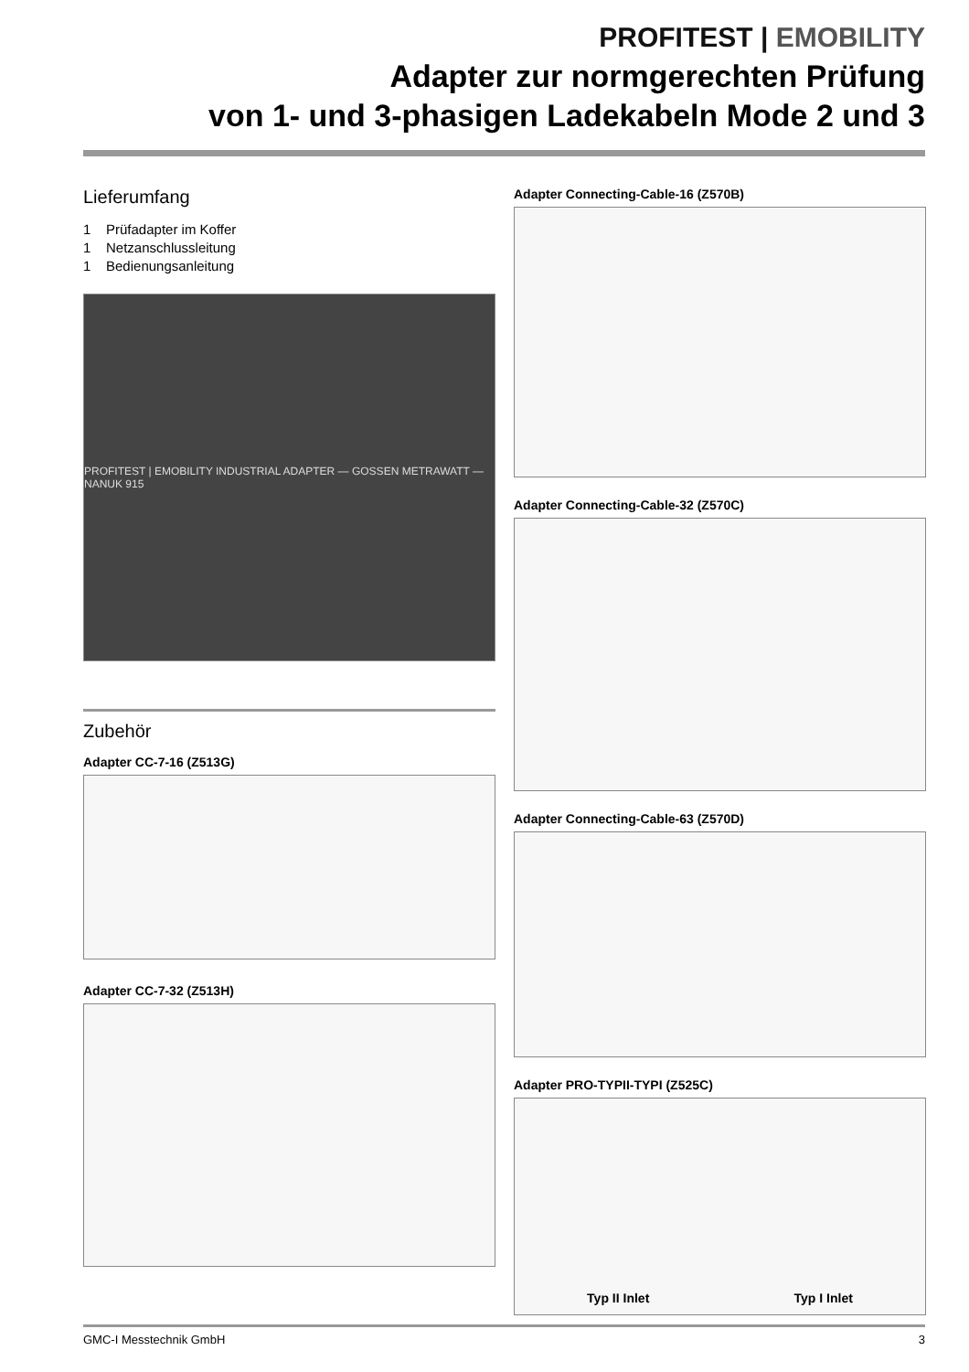PROFITEST | EMOBILITY
Adapter zur normgerechten Prüfung
von 1- und 3-phasigen Ladekabeln Mode 2 und 3
Lieferumfang
1 Prüfadapter im Koffer
1 Netzanschlussleitung
1 Bedienungsanleitung
PROFITEST | EMOBILITY INDUSTRIAL ADAPTER — GOSSEN METRAWATT — NANUK 915
Zubehör
Adapter CC-7-16 (Z513G)
Adapter CC-7-32 (Z513H)
Adapter Connecting-Cable-16 (Z570B)
Adapter Connecting-Cable-32 (Z570C)
Adapter Connecting-Cable-63 (Z570D)
Adapter PRO-TYPII-TYPI (Z525C)
Typ II Inlet Typ I Inlet
GMC-I Messtechnik GmbH 3